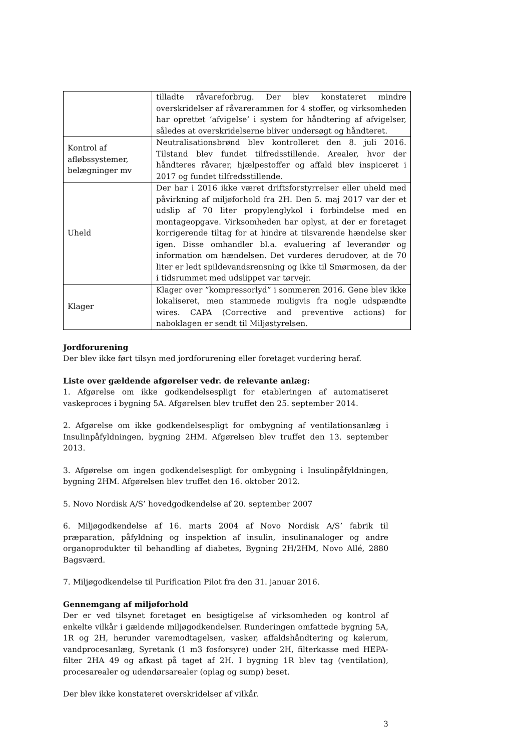| | tilladte råvareforbrug. Der blev konstateret mindre overskridelser af råvarerammen for 4 stoffer, og virksomheden har oprettet ’afvigelse’ i system for håndtering af afvigelser, således at overskridelserne bliver undersøgt og håndteret. |
| Kontrol af afløbssystemer, belægninger mv | Neutralisationsbrønd blev kontrolleret den 8. juli 2016. Tilstand blev fundet tilfredsstillende. Arealer, hvor der håndteres råvarer, hjælpestoffer og affald blev inspiceret i 2017 og fundet tilfredsstillende. |
| Uheld | Der har i 2016 ikke været driftsforstyrrelser eller uheld med påvirkning af miljøforhold fra 2H. Den 5. maj 2017 var der et udslip af 70 liter propylenglykol i forbindelse med en montageopgave. Virksomheden har oplyst, at der er foretaget korrigerende tiltag for at hindre at tilsvarende hændelse sker igen. Disse omhandler bl.a. evaluering af leverandør og information om hændelsen. Det vurderes derudover, at de 70 liter er ledt spildevandsrensning og ikke til Smørmosen, da der i tidsrummet med udslippet var tørvejr. |
| Klager | Klager over ”kompressorlyd” i sommeren 2016. Gene blev ikke lokaliseret, men stammede muligvis fra nogle udspændte wires. CAPA (Corrective and preventive actions) for naboklagen er sendt til Miljøstyrelsen. |
Jordforurening
Der blev ikke ført tilsyn med jordforurening eller foretaget vurdering heraf.
Liste over gældende afgørelser vedr. de relevante anlæg:
1. Afgørelse om ikke godkendelsespligt for etableringen af automatiseret vaskeproces i bygning 5A. Afgørelsen blev truffet den 25. september 2014.
2. Afgørelse om ikke godkendelsespligt for ombygning af ventilationsanlæg i Insulinpåfyldningen, bygning 2HM. Afgørelsen blev truffet den 13. september 2013.
3. Afgørelse om ingen godkendelsespligt for ombygning i Insulinpåfyldningen, bygning 2HM. Afgørelsen blev truffet den 16. oktober 2012.
5. Novo Nordisk A/S’ hovedgodkendelse af 20. september 2007
6. Miljøgodkendelse af 16. marts 2004 af Novo Nordisk A/S’ fabrik til præparation, påfyldning og inspektion af insulin, insulinanaloger og andre organoprodukter til behandling af diabetes, Bygning 2H/2HM, Novo Allé, 2880 Bagsværd.
7. Miljøgodkendelse til Purification Pilot fra den 31. januar 2016.
Gennemgang af miljøforhold
Der er ved tilsynet foretaget en besigtigelse af virksomheden og kontrol af enkelte vilkår i gældende miljøgodkendelser. Runderingen omfattede bygning 5A, 1R og 2H, herunder varemodtagelsen, vasker, affaldshåndtering og kølerum, vandprocesanlæg, Syretank (1 m3 fosforsyre) under 2H, filterkasse med HEPA-filter 2HA 49 og afkast på taget af 2H. I bygning 1R blev tag (ventilation), procesarealer og udendørsarealer (oplag og sump) beset.
Der blev ikke konstateret overskridelser af vilkår.
3